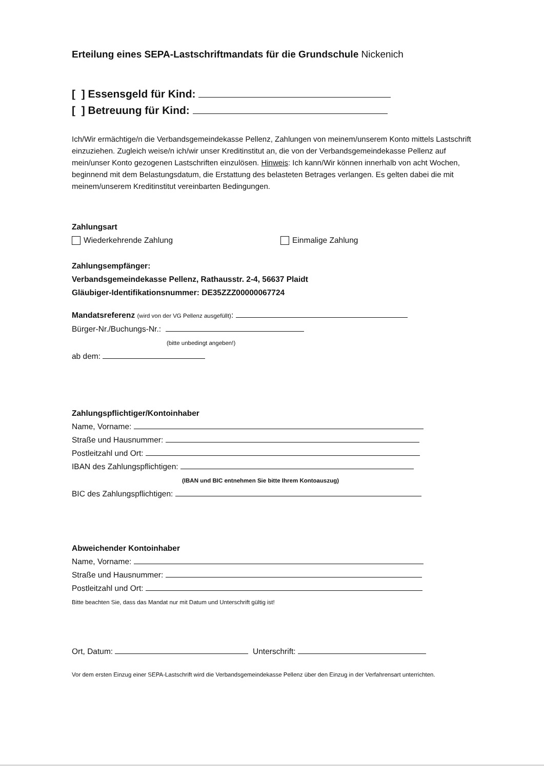Erteilung eines SEPA-Lastschriftmandats für die Grundschule Nickenich
[ ] Essensgeld für Kind:
[ ] Betreuung für Kind:
Ich/Wir ermächtige/n die Verbandsgemeindekasse Pellenz, Zahlungen von meinem/unserem Konto mittels Lastschrift einzuziehen. Zugleich weise/n ich/wir unser Kreditinstitut an, die von der Verbandsgemeindekasse Pellenz auf mein/unser Konto gezogenen Lastschriften einzulösen. Hinweis: Ich kann/Wir können innerhalb von acht Wochen, beginnend mit dem Belastungsdatum, die Erstattung des belasteten Betrages verlangen. Es gelten dabei die mit meinem/unserem Kreditinstitut vereinbarten Bedingungen.
Zahlungsart
Wiederkehrende Zahlung Einmalige Zahlung
Zahlungsempfänger:
Verbandsgemeindekasse Pellenz, Rathausstr. 2-4, 56637 Plaidt
Gläubiger-Identifikationsnummer: DE35ZZZ00000067724
Mandatsreferenz (wird von der VG Pellenz ausgefüllt):
Bürger-Nr./Buchungs-Nr.:
(bitte unbedingt angeben!)
ab dem:
Zahlungspflichtiger/Kontoinhaber
Name, Vorname:
Straße und Hausnummer:
Postleitzahl und Ort:
IBAN des Zahlungspflichtigen:
(IBAN und BIC entnehmen Sie bitte Ihrem Kontoauszug)
BIC des Zahlungspflichtigen:
Abweichender Kontoinhaber
Name, Vorname:
Straße und Hausnummer:
Postleitzahl und Ort:
Bitte beachten Sie, dass das Mandat nur mit Datum und Unterschrift gültig ist!
Ort, Datum: Unterschrift:
Vor dem ersten Einzug einer SEPA-Lastschrift wird die Verbandsgemeindekasse Pellenz über den Einzug in der Verfahrensart unterrichten.